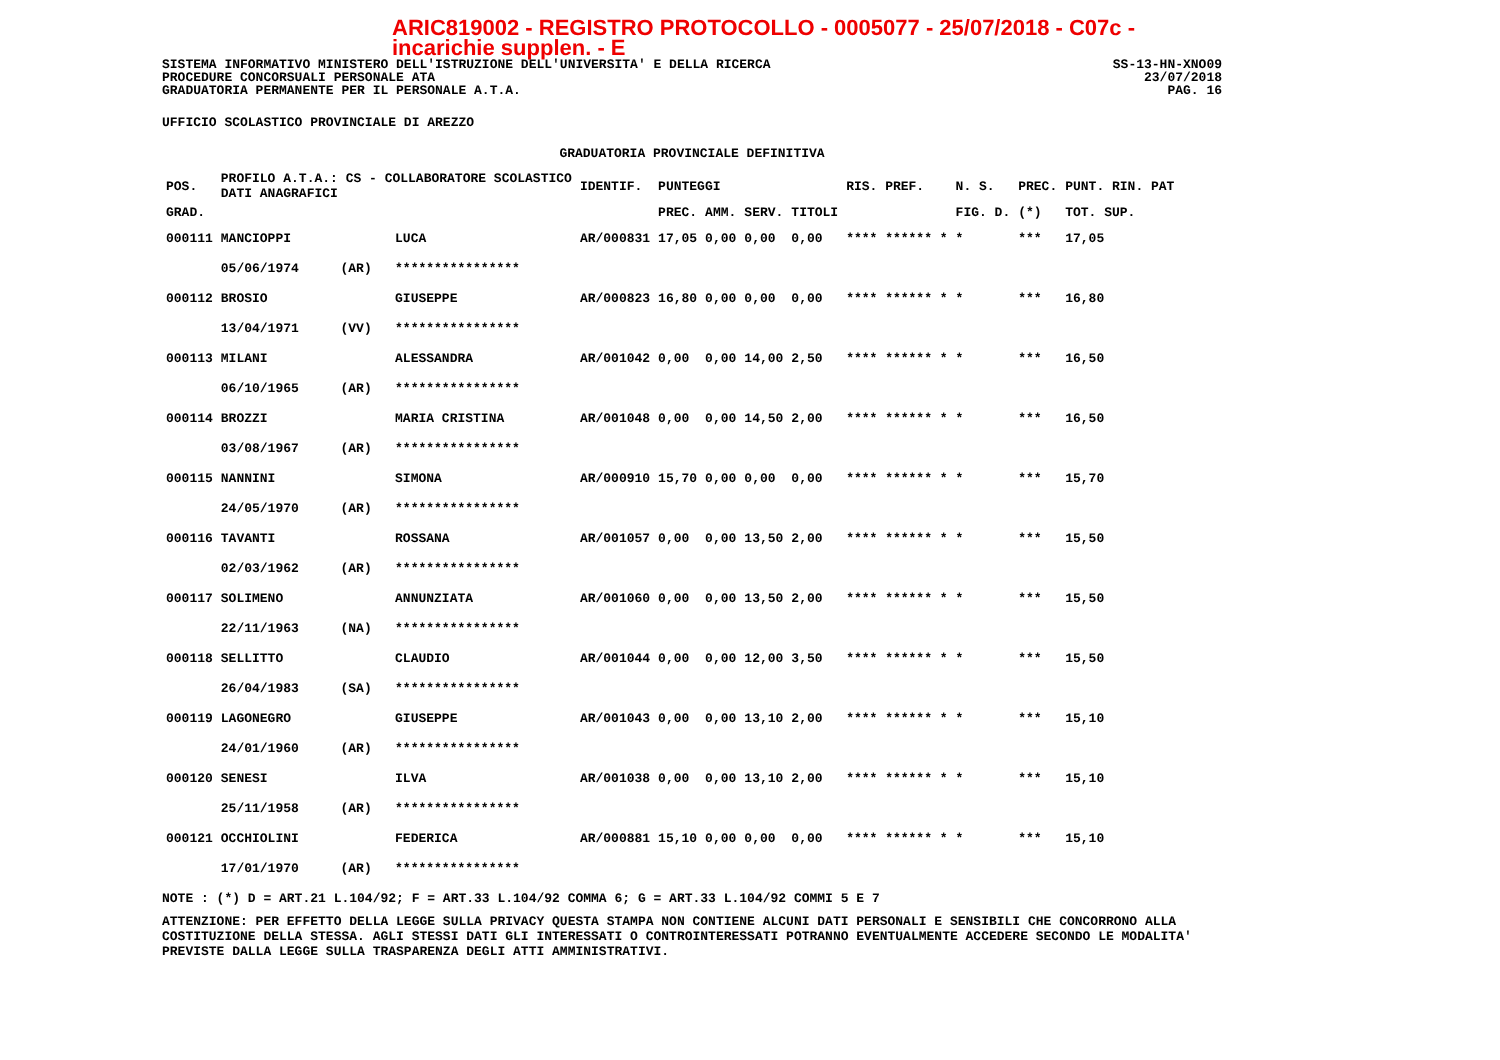ARIC819002 - REGISTRO PROTOCOLLO - 0005077 - 25/07/2018 - C07c - incarichie supplen. - E
SISTEMA INFORMATIVO MINISTERO DELL'ISTRUZIONE DELL'UNIVERSITA' E DELLA RICERCA SS-13-HN-XNO09
PROCEDURE CONCORSUALI PERSONALE ATA 23/07/2018
GRADUATORIA PERMANENTE PER IL PERSONALE A.T.A. PAG. 16
UFFICIO SCOLASTICO PROVINCIALE DI AREZZO
GRADUATORIA PROVINCIALE DEFINITIVA
| POS. | PROFILO A.T.A.: CS - COLLABORATORE SCOLASTICO DATI ANAGRAFICI | | | IDENTIF. | PUNTEGGI | | | | RIS. PREF. | N. S. | PREC. | PUNT. RIN. PAT |
| --- | --- | --- | --- | --- | --- | --- | --- | --- | --- | --- | --- | --- |
| GRAD. | | | | | PREC. | AMM. | SERV. | TITOLI | | FIG. D. | (*) | TOT. SUP. |
| 000111 | MANCIOPPI | | LUCA | AR/000831 | 17,05 | 0,00 | 0,00 | 0,00 | **** ****** * | * | *** | 17,05 |
| | 05/06/1974 | (AR) | **************** | | | | | | | | | |
| 000112 | BROSIO | | GIUSEPPE | AR/000823 | 16,80 | 0,00 | 0,00 | 0,00 | **** ****** * | * | *** | 16,80 |
| | 13/04/1971 | (VV) | **************** | | | | | | | | | |
| 000113 | MILANI | | ALESSANDRA | AR/001042 | 0,00 | 0,00 | 14,00 | 2,50 | **** ****** * | * | *** | 16,50 |
| | 06/10/1965 | (AR) | **************** | | | | | | | | | |
| 000114 | BROZZI | | MARIA CRISTINA | AR/001048 | 0,00 | 0,00 | 14,50 | 2,00 | **** ****** * | * | *** | 16,50 |
| | 03/08/1967 | (AR) | **************** | | | | | | | | | |
| 000115 | NANNINI | | SIMONA | AR/000910 | 15,70 | 0,00 | 0,00 | 0,00 | **** ****** * | * | *** | 15,70 |
| | 24/05/1970 | (AR) | **************** | | | | | | | | | |
| 000116 | TAVANTI | | ROSSANA | AR/001057 | 0,00 | 0,00 | 13,50 | 2,00 | **** ****** * | * | *** | 15,50 |
| | 02/03/1962 | (AR) | **************** | | | | | | | | | |
| 000117 | SOLIMENO | | ANNUNZIATA | AR/001060 | 0,00 | 0,00 | 13,50 | 2,00 | **** ****** * | * | *** | 15,50 |
| | 22/11/1963 | (NA) | **************** | | | | | | | | | |
| 000118 | SELLITTO | | CLAUDIO | AR/001044 | 0,00 | 0,00 | 12,00 | 3,50 | **** ****** * | * | *** | 15,50 |
| | 26/04/1983 | (SA) | **************** | | | | | | | | | |
| 000119 | LAGONEGRO | | GIUSEPPE | AR/001043 | 0,00 | 0,00 | 13,10 | 2,00 | **** ****** * | * | *** | 15,10 |
| | 24/01/1960 | (AR) | **************** | | | | | | | | | |
| 000120 | SENESI | | ILVA | AR/001038 | 0,00 | 0,00 | 13,10 | 2,00 | **** ****** * | * | *** | 15,10 |
| | 25/11/1958 | (AR) | **************** | | | | | | | | | |
| 000121 | OCCHIOLINI | | FEDERICA | AR/000881 | 15,10 | 0,00 | 0,00 | 0,00 | **** ****** * | * | *** | 15,10 |
| | 17/01/1970 | (AR) | **************** | | | | | | | | | |
NOTE : (*) D = ART.21 L.104/92; F = ART.33 L.104/92 COMMA 6; G = ART.33 L.104/92 COMMI 5 E 7
ATTENZIONE: PER EFFETTO DELLA LEGGE SULLA PRIVACY QUESTA STAMPA NON CONTIENE ALCUNI DATI PERSONALI E SENSIBILI CHE CONCORRONO ALLA COSTITUZIONE DELLA STESSA. AGLI STESSI DATI GLI INTERESSATI O CONTROINTERESSATI POTRANNO EVENTUALMENTE ACCEDERE SECONDO LE MODALITA' PREVISTE DALLA LEGGE SULLA TRASPARENZA DEGLI ATTI AMMINISTRATIVI.